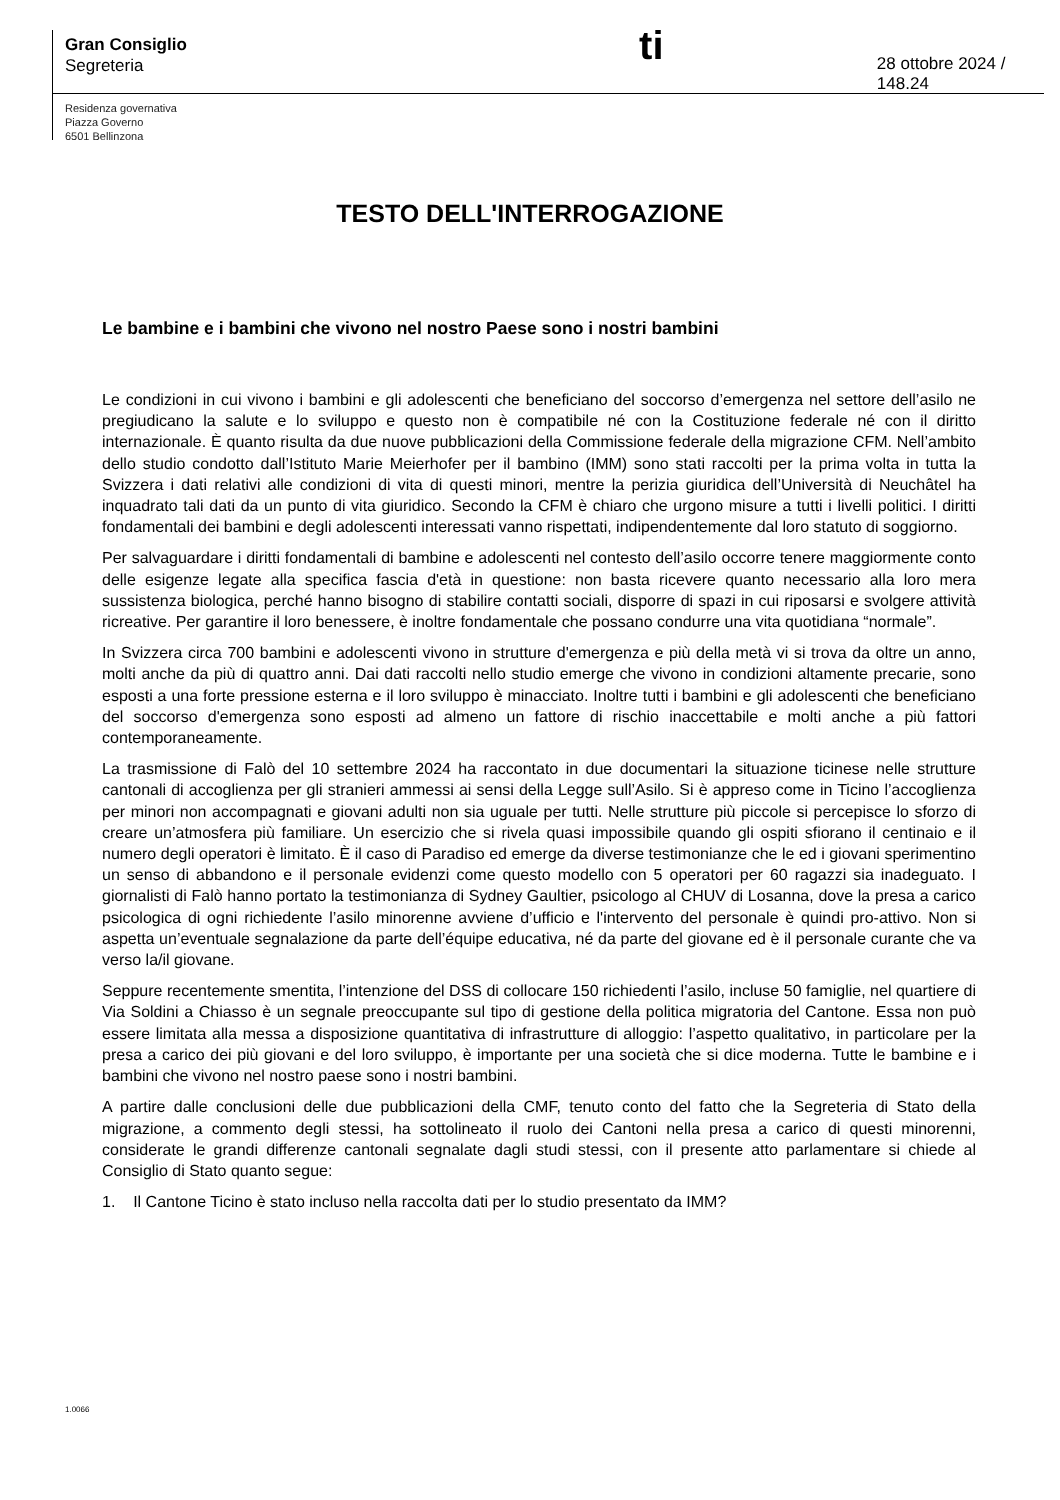Gran Consiglio
Segreteria
ti
28 ottobre 2024 / 148.24
Residenza governativa
Piazza Governo
6501 Bellinzona
TESTO DELL'INTERROGAZIONE
Le bambine e i bambini che vivono nel nostro Paese sono i nostri bambini
Le condizioni in cui vivono i bambini e gli adolescenti che beneficiano del soccorso d’emergenza nel settore dell’asilo ne pregiudicano la salute e lo sviluppo e questo non è compatibile né con la Costituzione federale né con il diritto internazionale. È quanto risulta da due nuove pubblicazioni della Commissione federale della migrazione CFM. Nell’ambito dello studio condotto dall’Istituto Marie Meierhofer per il bambino (IMM) sono stati raccolti per la prima volta in tutta la Svizzera i dati relativi alle condizioni di vita di questi minori, mentre la perizia giuridica dell’Università di Neuchâtel ha inquadrato tali dati da un punto di vita giuridico. Secondo la CFM è chiaro che urgono misure a tutti i livelli politici. I diritti fondamentali dei bambini e degli adolescenti interessati vanno rispettati, indipendentemente dal loro statuto di soggiorno.
Per salvaguardare i diritti fondamentali di bambine e adolescenti nel contesto dell’asilo occorre tenere maggiormente conto delle esigenze legate alla specifica fascia d'età in questione: non basta ricevere quanto necessario alla loro mera sussistenza biologica, perché hanno bisogno di stabilire contatti sociali, disporre di spazi in cui riposarsi e svolgere attività ricreative. Per garantire il loro benessere, è inoltre fondamentale che possano condurre una vita quotidiana “normale”.
In Svizzera circa 700 bambini e adolescenti vivono in strutture d'emergenza e più della metà vi si trova da oltre un anno, molti anche da più di quattro anni. Dai dati raccolti nello studio emerge che vivono in condizioni altamente precarie, sono esposti a una forte pressione esterna e il loro sviluppo è minacciato. Inoltre tutti i bambini e gli adolescenti che beneficiano del soccorso d'emergenza sono esposti ad almeno un fattore di rischio inaccettabile e molti anche a più fattori contemporaneamente.
La trasmissione di Falò del 10 settembre 2024 ha raccontato in due documentari la situazione ticinese nelle strutture cantonali di accoglienza per gli stranieri ammessi ai sensi della Legge sull’Asilo. Si è appreso come in Ticino l’accoglienza per minori non accompagnati e giovani adulti non sia uguale per tutti. Nelle strutture più piccole si percepisce lo sforzo di creare un’atmosfera più familiare. Un esercizio che si rivela quasi impossibile quando gli ospiti sfiorano il centinaio e il numero degli operatori è limitato. È il caso di Paradiso ed emerge da diverse testimonianze che le ed i giovani sperimentino un senso di abbandono e il personale evidenzi come questo modello con 5 operatori per 60 ragazzi sia inadeguato. I giornalisti di Falò hanno portato la testimonianza di Sydney Gaultier, psicologo al CHUV di Losanna, dove la presa a carico psicologica di ogni richiedente l’asilo minorenne avviene d’ufficio e l'intervento del personale è quindi pro-attivo. Non si aspetta un’eventuale segnalazione da parte dell’équipe educativa, né da parte del giovane ed è il personale curante che va verso la/il giovane.
Seppure recentemente smentita, l’intenzione del DSS di collocare 150 richiedenti l’asilo, incluse 50 famiglie, nel quartiere di Via Soldini a Chiasso è un segnale preoccupante sul tipo di gestione della politica migratoria del Cantone. Essa non può essere limitata alla messa a disposizione quantitativa di infrastrutture di alloggio: l’aspetto qualitativo, in particolare per la presa a carico dei più giovani e del loro sviluppo, è importante per una società che si dice moderna. Tutte le bambine e i bambini che vivono nel nostro paese sono i nostri bambini.
A partire dalle conclusioni delle due pubblicazioni della CMF, tenuto conto del fatto che la Segreteria di Stato della migrazione, a commento degli stessi, ha sottolineato il ruolo dei Cantoni nella presa a carico di questi minorenni, considerate le grandi differenze cantonali segnalate dagli studi stessi, con il presente atto parlamentare si chiede al Consiglio di Stato quanto segue:
1. Il Cantone Ticino è stato incluso nella raccolta dati per lo studio presentato da IMM?
1.0066